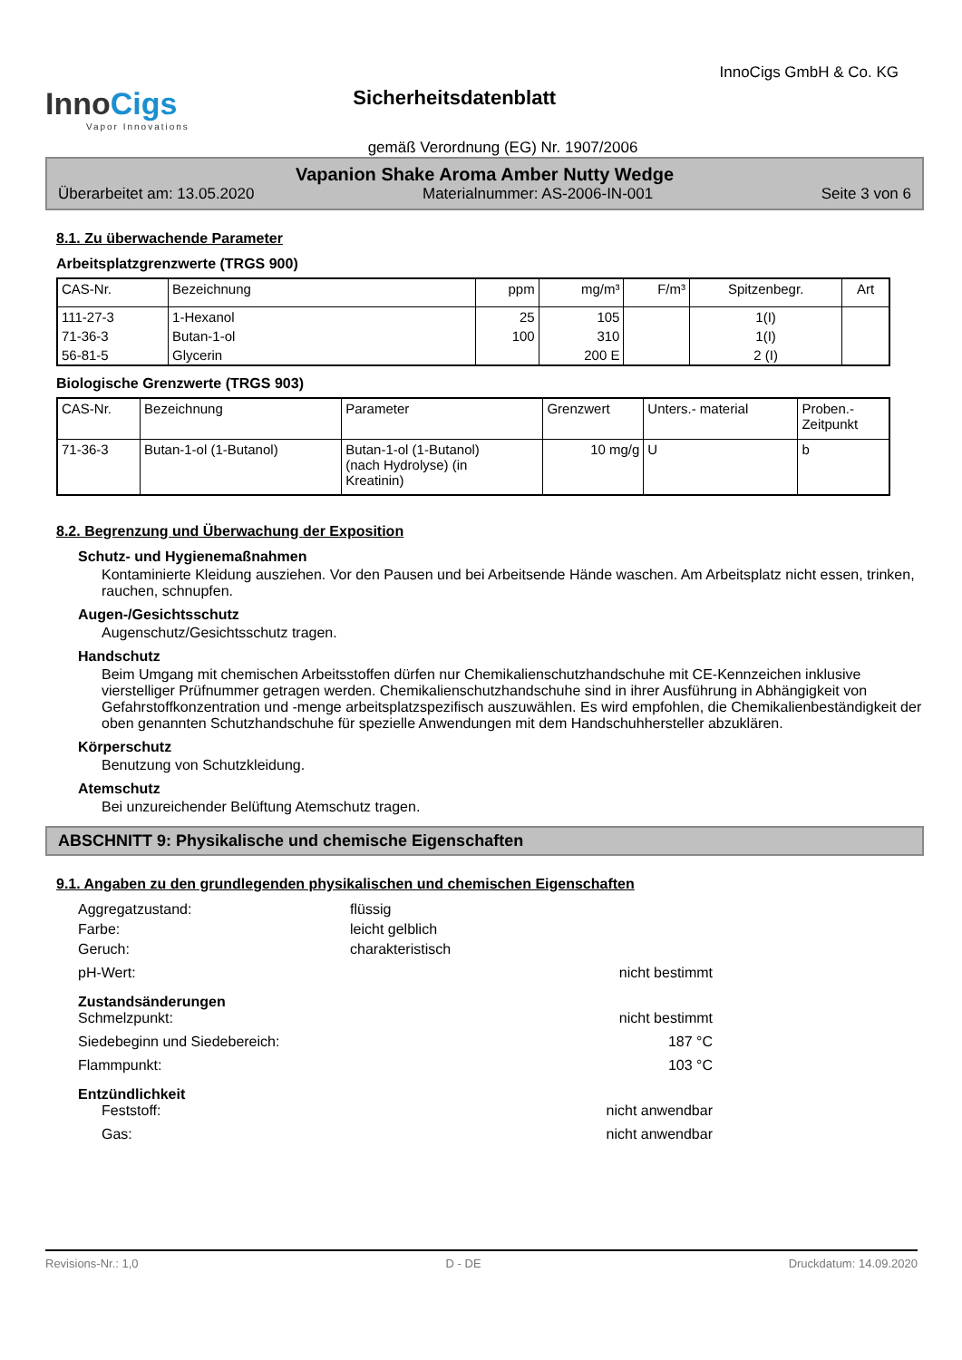InnoCigs
Vapor Innovations
Sicherheitsdatenblatt
InnoCigs GmbH & Co. KG
gemäß Verordnung (EG) Nr. 1907/2006
Vapanion Shake Aroma Amber Nutty Wedge
Überarbeitet am: 13.05.2020 Materialnummer: AS-2006-IN-001 Seite 3 von 6
8.1. Zu überwachende Parameter
Arbeitsplatzgrenzwerte (TRGS 900)
| CAS-Nr. | Bezeichnung | ppm | mg/m³ | F/m³ | Spitzenbegr. | Art |
| --- | --- | --- | --- | --- | --- | --- |
| 111-27-3 | 1-Hexanol | 25 | 105 | | 1(I) | |
| 71-36-3 | Butan-1-ol | 100 | 310 | | 1(I) | |
| 56-81-5 | Glycerin | | 200 E | | 2 (I) | |
Biologische Grenzwerte (TRGS 903)
| CAS-Nr. | Bezeichnung | Parameter | Grenzwert | Unters.- material | Proben.- Zeitpunkt |
| --- | --- | --- | --- | --- | --- |
| 71-36-3 | Butan-1-ol (1-Butanol) | Butan-1-ol (1-Butanol) (nach Hydrolyse) (in Kreatinin) | 10 mg/g | U | b |
8.2. Begrenzung und Überwachung der Exposition
Schutz- und Hygienemaßnahmen
Kontaminierte Kleidung ausziehen. Vor den Pausen und bei Arbeitsende Hände waschen. Am Arbeitsplatz nicht essen, trinken, rauchen, schnupfen.
Augen-/Gesichtsschutz
Augenschutz/Gesichtsschutz tragen.
Handschutz
Beim Umgang mit chemischen Arbeitsstoffen dürfen nur Chemikalienschutzhandschuhe mit CE-Kennzeichen inklusive vierstelliger Prüfnummer getragen werden. Chemikalienschutzhandschuhe sind in ihrer Ausführung in Abhängigkeit von Gefahrstoffkonzentration und -menge arbeitsplatzspezifisch auszuwählen. Es wird empfohlen, die Chemikalienbeständigkeit der oben genannten Schutzhandschuhe für spezielle Anwendungen mit dem Handschuhhersteller abzuklären.
Körperschutz
Benutzung von Schutzkleidung.
Atemschutz
Bei unzureichender Belüftung Atemschutz tragen.
ABSCHNITT 9: Physikalische und chemische Eigenschaften
9.1. Angaben zu den grundlegenden physikalischen und chemischen Eigenschaften
Aggregatzustand: flüssig Farbe: leicht gelblich Geruch: charakteristisch
pH-Wert: nicht bestimmt
Zustandsänderungen
Schmelzpunkt: nicht bestimmt Siedebeginn und Siedebereich: 187 °C Flammpunkt: 103 °C
Entzündlichkeit
Feststoff: nicht anwendbar Gas: nicht anwendbar
Revisions-Nr.: 1,0 D - DE Druckdatum: 14.09.2020